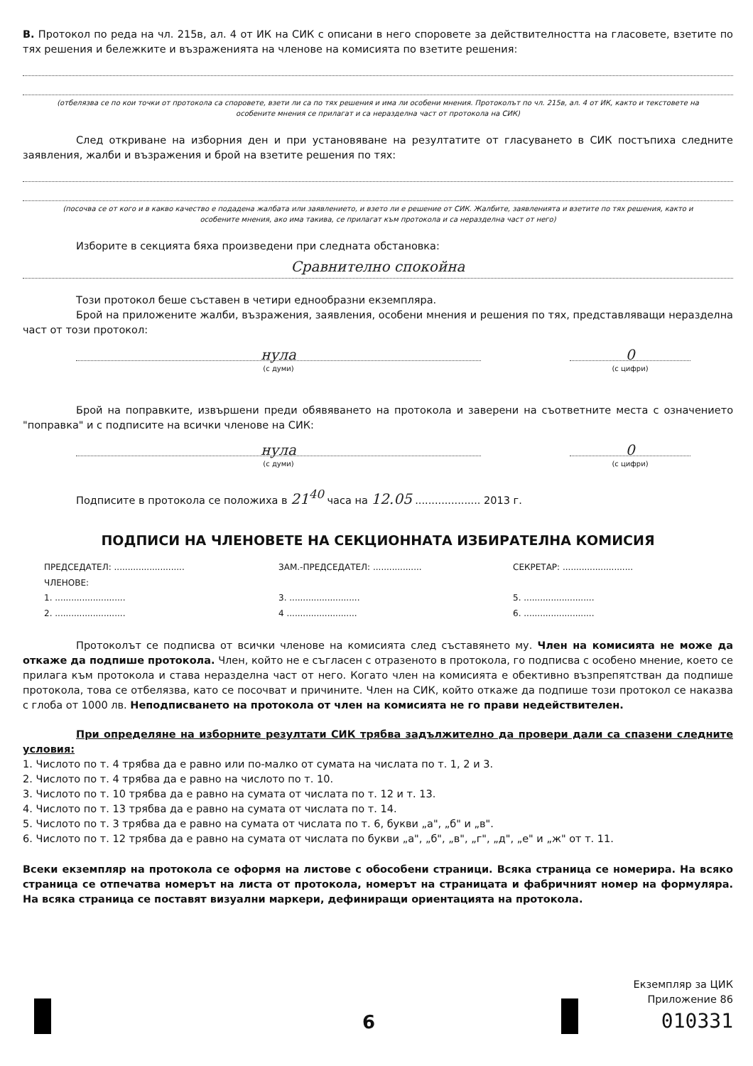В. Протокол по реда на чл. 215в, ал. 4 от ИК на СИК с описани в него споровете за действителността на гласовете, взетите по тях решения и бележките и възраженията на членове на комисията по взетите решения:
(отбелязва се по кои точки от протокола са споровете, взети ли са по тях решения и има ли особени мнения. Протоколът по чл. 215в, ал. 4 от ИК, както и текстовете на особените мнения се прилагат и са неразделна част от протокола на СИК)
След откриване на изборния ден и при установяване на резултатите от гласуването в СИК постъпиха следните заявления, жалби и възражения и брой на взетите решения по тях:
(посочва се от кого и в какво качество е подадена жалбата или заявлението, и взето ли е решение от СИК. Жалбите, заявленията и взетите по тях решения, както и особените мнения, ако има такива, се прилагат към протокола и са неразделна част от него)
Изборите в секцията бяха произведени при следната обстановка:
Сравнително спокойна
Този протокол беше съставен в четири еднообразни екземпляра.
Брой на приложените жалби, възражения, заявления, особени мнения и решения по тях, представляващи неразделна част от този протокол:
нула
(с думи)
0
(с цифри)
Брой на поправките, извършени преди обявяването на протокола и заверени на съответните места с означението "поправка" и с подписите на всички членове на СИК:
нула
(с думи)
0
(с цифри)
Подписите в протокола се положиха в 21<sup>40</sup> часа на 12.05 .................... 2013 г.
ПОДПИСИ НА ЧЛЕНОВЕТЕ НА СЕКЦИОННАТА ИЗБИРАТЕЛНА КОМИСИЯ
ПРЕДСЕДАТЕЛ: ..........................
ЗАМ.-ПРЕДСЕДАТЕЛ: ..................
СЕКРЕТАР: ..........................
ЧЛЕНОВЕ:
1. ..........................
3. ..........................
5. ..........................
2. ..........................
4 ..........................
6. ..........................
Протоколът се подписва от всички членове на комисията след съставянето му. Член на комисията не може да откаже да подпише протокола. Член, който не е съгласен с отразеното в протокола, го подписва с особено мнение, което се прилага към протокола и става неразделна част от него. Когато член на комисията е обективно възпрепятстван да подпише протокола, това се отбелязва, като се посочват и причините. Член на СИК, който откаже да подпише този протокол се наказва с глоба от 1000 лв. Неподписването на протокола от член на комисията не го прави недействителен.
При определяне на изборните резултати СИК трябва задължително да провери дали са спазени следните условия:
1. Числото по т. 4 трябва да е равно или по-малко от сумата на числата по т. 1, 2 и 3.
2. Числото по т. 4 трябва да е равно на числото по т. 10.
3. Числото по т. 10 трябва да е равно на сумата от числата по т. 12 и т. 13.
4. Числото по т. 13 трябва да е равно на сумата от числата по т. 14.
5. Числото по т. 3 трябва да е равно на сумата от числата по т. 6, букви „а", „б" и „в".
6. Числото по т. 12 трябва да е равно на сумата от числата по букви „а", „б", „в", „г", „д", „е" и „ж" от т. 11.
Всеки екземпляр на протокола се оформя на листове с обособени страници. Всяка страница се номерира. На всяко страница се отпечатва номерът на листа от протокола, номерът на страницата и фабричният номер на формуляра. На всяка страница се поставят визуални маркери, дефиниращи ориентацията на протокола.
Екземпляр за ЦИК
Приложение 86
010331
6